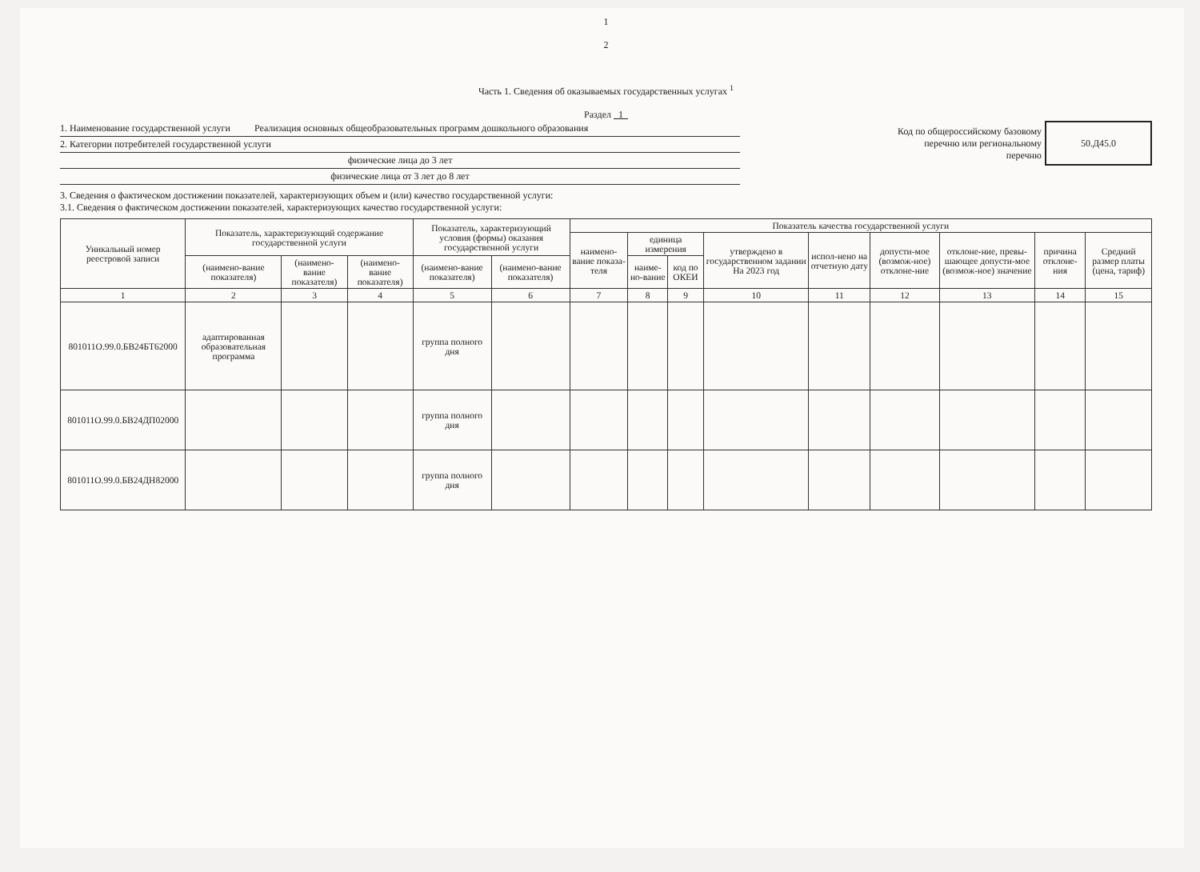1
2
Часть 1. Сведения об оказываемых государственных услугах <sup>1</sup>
Раздел 1
1. Наименование государственной услуги Реализация основных общеобразовательных программ дошкольного образования
2. Категории потребителей государственной услуги
физические лица до 3 лет
физические лица от 3 лет до 8 лет
Код по общероссийскому базовому
перечню или региональному
перечню
50.Д45.0
3. Сведения о фактическом достижении показателей, характеризующих объем и (или) качество государственной услуги:
3.1. Сведения о фактическом достижении показателей, характеризующих качество государственной услуги:
| Уникальный номер реестровой записи | Показатель, характеризующий содержание государственной услуги | | | Показатель, характеризующий условия (формы) оказания государственной услуги | | Показатель качества государственной услуги | | | | | | | | |
| --- | --- | --- | --- | --- | --- | --- | --- | --- | --- | --- | --- | --- | --- | --- |
| | | | | | | наимено-вание показа-теля | единица измерения | | утверждено в государственном задании На 2023 год | испол-нено на отчетную дату | допусти-мое (возмож-ное) отклоне-ние | отклоне-ние, превы-шающее допусти-мое (возмож-ное) значение | причина отклоне-ния | Средний размер платы (цена, тариф) |
| | (наимено-вание показателя) | (наимено-вание показателя) | (наимено-вание показателя) | (наимено-вание показателя) | (наимено-вание показателя) | | наиме-но-вание | код по ОКЕИ | | | | | | |
| 1 | 2 | 3 | 4 | 5 | 6 | 7 | 8 | 9 | 10 | 11 | 12 | 13 | 14 | 15 |
| 801011О.99.0.БВ24БТ62000 | адаптированная образовательная программа | | | группа полного дня | | | | | | | | | | |
| 801011О.99.0.БВ24ДП02000 | | | | группа полного дня | | | | | | | | | | |
| 801011О.99.0.БВ24ДН82000 | | | | группа полного дня | | | | | | | | | | |